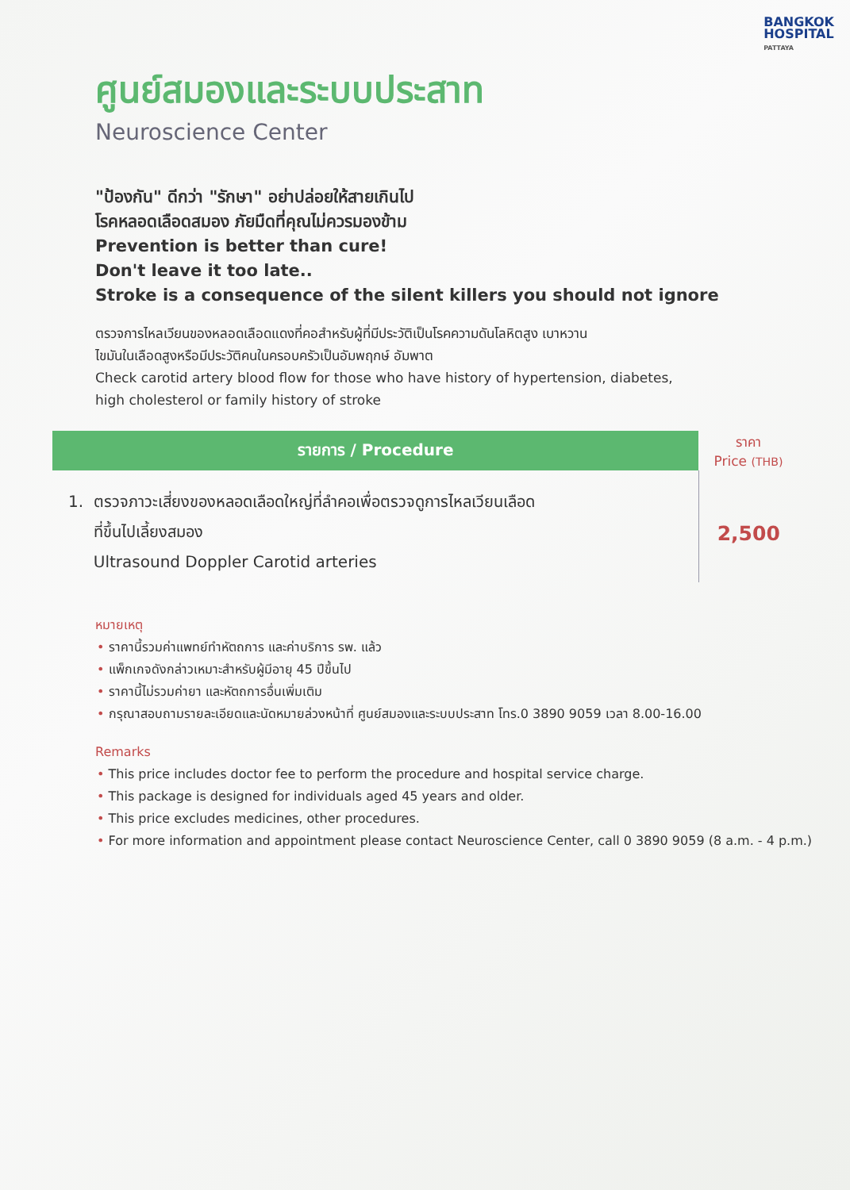BANGKOK
HOSPITAL
PATTAYA
ศูนย์สมองและระบบประสาท
Neuroscience Center
"ป้องกัน" ดีกว่า "รักษา" อย่าปล่อยให้สายเกินไป
โรคหลอดเลือดสมอง ภัยมืดที่คุณไม่ควรมองข้าม
Prevention is better than cure!
Don't leave it too late..
Stroke is a consequence of the silent killers you should not ignore
ตรวจการไหลเวียนของหลอดเลือดแดงที่คอสำหรับผู้ที่มีประวัติเป็นโรคความดันโลหิตสูง เบาหวาน
ไขมันในเลือดสูงหรือมีประวัติคนในครอบครัวเป็นอัมพฤกษ์ อัมพาต
Check carotid artery blood flow for those who have history of hypertension, diabetes,
high cholesterol or family history of stroke
| รายการ / Procedure | ราคา Price (THB) |
| --- | --- |
| 1. ตรวจภาวะเสี่ยงของหลอดเลือดใหญ่ที่ลำคอเพื่อตรวจดูการไหลเวียนเลือด ที่ขึ้นไปเลี้ยงสมอง Ultrasound Doppler Carotid arteries | 2,500 |
หมายเหตุ
• ราคานี้รวมค่าแพทย์ทำหัตถการ และค่าบริการ รพ. แล้ว
• แพ็กเกจดังกล่าวเหมาะสำหรับผู้มีอายุ 45 ปีขึ้นไป
• ราคานี้ไม่รวมค่ายา และหัตถการอื่นเพิ่มเติม
• กรุณาสอบถามรายละเอียดและนัดหมายล่วงหน้าที่ ศูนย์สมองและระบบประสาท โทร.0 3890 9059 เวลา 8.00-16.00
Remarks
• This price includes doctor fee to perform the procedure and hospital service charge.
• This package is designed for individuals aged 45 years and older.
• This price excludes medicines, other procedures.
• For more information and appointment please contact Neuroscience Center, call 0 3890 9059 (8 a.m. - 4 p.m.)